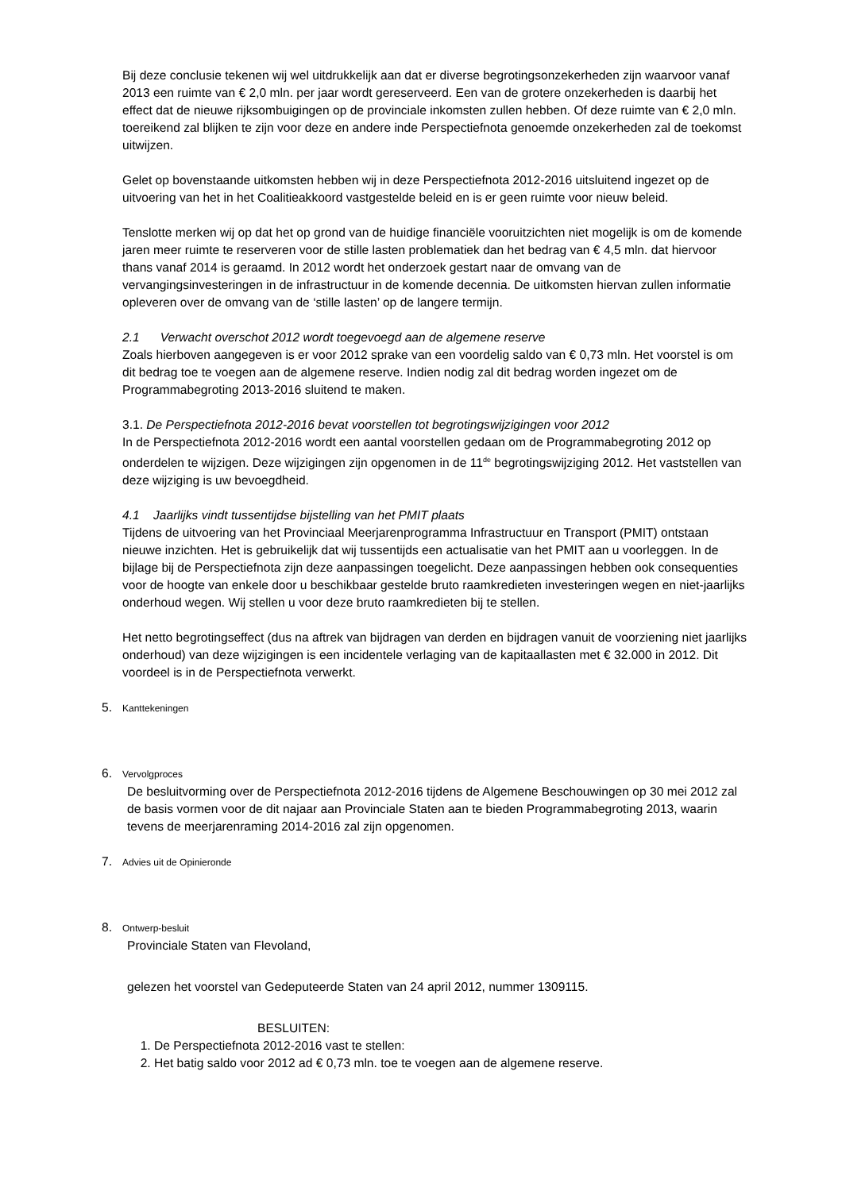Bij deze conclusie tekenen wij wel uitdrukkelijk aan dat er diverse begrotingsonzekerheden zijn waarvoor vanaf 2013 een ruimte van € 2,0 mln. per jaar wordt gereserveerd. Een van de grotere onzekerheden is daarbij het effect dat de nieuwe rijksombuigingen op de provinciale inkomsten zullen hebben. Of deze ruimte van € 2,0 mln. toereikend zal blijken te zijn voor deze en andere inde Perspectiefnota genoemde onzekerheden zal de toekomst uitwijzen.
Gelet op bovenstaande uitkomsten hebben wij in deze Perspectiefnota 2012-2016 uitsluitend ingezet op de uitvoering van het in het Coalitieakkoord vastgestelde beleid en is er geen ruimte voor nieuw beleid.
Tenslotte merken wij op dat het op grond van de huidige financiële vooruitzichten niet mogelijk is om de komende jaren meer ruimte te reserveren voor de stille lasten problematiek dan het bedrag van € 4,5 mln. dat hiervoor thans vanaf 2014 is geraamd. In 2012 wordt het onderzoek gestart naar de omvang van de vervangingsinvesteringen in de infrastructuur in de komende decennia. De uitkomsten hiervan zullen informatie opleveren over de omvang van de ‘stille lasten’ op de langere termijn.
2.1 Verwacht overschot 2012 wordt toegevoegd aan de algemene reserve
Zoals hierboven aangegeven is er voor 2012 sprake van een voordelig saldo van € 0,73 mln. Het voorstel is om dit bedrag toe te voegen aan de algemene reserve. Indien nodig zal dit bedrag worden ingezet om de Programmabegroting 2013-2016 sluitend te maken.
3.1. De Perspectiefnota 2012-2016 bevat voorstellen tot begrotingswijzigingen voor 2012
In de Perspectiefnota 2012-2016 wordt een aantal voorstellen gedaan om de Programmabegroting 2012 op onderdelen te wijzigen. Deze wijzigingen zijn opgenomen in de 11<sup>de</sup> begrotingswijziging 2012. Het vaststellen van deze wijziging is uw bevoegdheid.
4.1 Jaarlijks vindt tussentijdse bijstelling van het PMIT plaats
Tijdens de uitvoering van het Provinciaal Meerjarenprogramma Infrastructuur en Transport (PMIT) ontstaan nieuwe inzichten. Het is gebruikelijk dat wij tussentijds een actualisatie van het PMIT aan u voorleggen. In de bijlage bij de Perspectiefnota zijn deze aanpassingen toegelicht. Deze aanpassingen hebben ook consequenties voor de hoogte van enkele door u beschikbaar gestelde bruto raamkredieten investeringen wegen en niet-jaarlijks onderhoud wegen. Wij stellen u voor deze bruto raamkredieten bij te stellen.
Het netto begrotingseffect (dus na aftrek van bijdragen van derden en bijdragen vanuit de voorziening niet jaarlijks onderhoud) van deze wijzigingen is een incidentele verlaging van de kapitaallasten met € 32.000 in 2012. Dit voordeel is in de Perspectiefnota verwerkt.
5. Kanttekeningen
6. Vervolgproces
De besluitvorming over de Perspectiefnota 2012-2016 tijdens de Algemene Beschouwingen op 30 mei 2012 zal de basis vormen voor de dit najaar aan Provinciale Staten aan te bieden Programmabegroting 2013, waarin tevens de meerjarenraming 2014-2016 zal zijn opgenomen.
7. Advies uit de Opinieronde
8. Ontwerp-besluit
Provinciale Staten van Flevoland,
gelezen het voorstel van Gedeputeerde Staten van 24 april 2012, nummer 1309115.
BESLUITEN:
1. De Perspectiefnota 2012-2016 vast te stellen:
2. Het batig saldo voor 2012 ad € 0,73 mln. toe te voegen aan de algemene reserve.